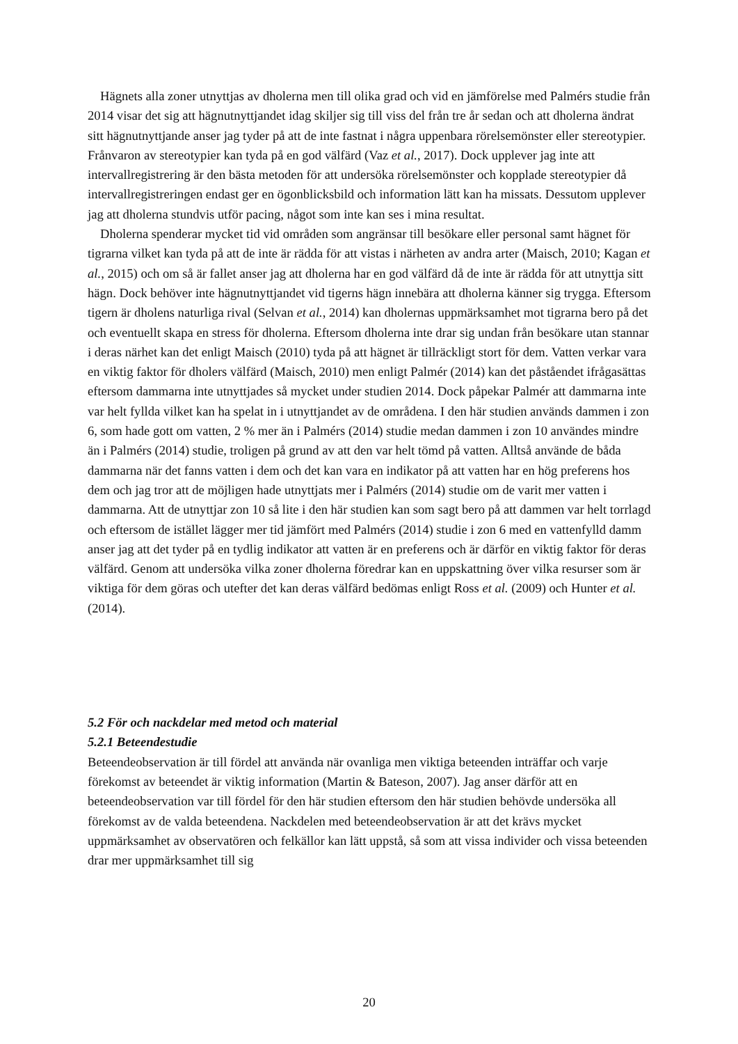Hägnets alla zoner utnyttjas av dholerna men till olika grad och vid en jämförelse med Palmérs studie från 2014 visar det sig att hägnutnyttjandet idag skiljer sig till viss del från tre år sedan och att dholerna ändrat sitt hägnutnyttjande anser jag tyder på att de inte fastnat i några uppenbara rörelsemönster eller stereotypier. Frånvaron av stereotypier kan tyda på en god välfärd (Vaz et al., 2017). Dock upplever jag inte att intervallregistrering är den bästa metoden för att undersöka rörelsemönster och kopplade stereotypier då intervallregistreringen endast ger en ögonblicksbild och information lätt kan ha missats. Dessutom upplever jag att dholerna stundvis utför pacing, något som inte kan ses i mina resultat.
Dholerna spenderar mycket tid vid områden som angränsar till besökare eller personal samt hägnet för tigrarna vilket kan tyda på att de inte är rädda för att vistas i närheten av andra arter (Maisch, 2010; Kagan et al., 2015) och om så är fallet anser jag att dholerna har en god välfärd då de inte är rädda för att utnyttja sitt hägn. Dock behöver inte hägnutnyttjandet vid tigerns hägn innebära att dholerna känner sig trygga. Eftersom tigern är dholens naturliga rival (Selvan et al., 2014) kan dholernas uppmärksamhet mot tigrarna bero på det och eventuellt skapa en stress för dholerna. Eftersom dholerna inte drar sig undan från besökare utan stannar i deras närhet kan det enligt Maisch (2010) tyda på att hägnet är tillräckligt stort för dem. Vatten verkar vara en viktig faktor för dholers välfärd (Maisch, 2010) men enligt Palmér (2014) kan det påståendet ifrågasättas eftersom dammarna inte utnyttjades så mycket under studien 2014. Dock påpekar Palmér att dammarna inte var helt fyllda vilket kan ha spelat in i utnyttjandet av de områdena. I den här studien används dammen i zon 6, som hade gott om vatten, 2 % mer än i Palmérs (2014) studie medan dammen i zon 10 användes mindre än i Palmérs (2014) studie, troligen på grund av att den var helt tömd på vatten. Alltså använde de båda dammarna när det fanns vatten i dem och det kan vara en indikator på att vatten har en hög preferens hos dem och jag tror att de möjligen hade utnyttjats mer i Palmérs (2014) studie om de varit mer vatten i dammarna. Att de utnyttjar zon 10 så lite i den här studien kan som sagt bero på att dammen var helt torrlagd och eftersom de istället lägger mer tid jämfört med Palmérs (2014) studie i zon 6 med en vattenfylld damm anser jag att det tyder på en tydlig indikator att vatten är en preferens och är därför en viktig faktor för deras välfärd. Genom att undersöka vilka zoner dholerna föredrar kan en uppskattning över vilka resurser som är viktiga för dem göras och utefter det kan deras välfärd bedömas enligt Ross et al. (2009) och Hunter et al. (2014).
5.2 För och nackdelar med metod och material
5.2.1 Beteendestudie
Beteendeobservation är till fördel att använda när ovanliga men viktiga beteenden inträffar och varje förekomst av beteendet är viktig information (Martin & Bateson, 2007). Jag anser därför att en beteendeobservation var till fördel för den här studien eftersom den här studien behövde undersöka all förekomst av de valda beteendena. Nackdelen med beteendeobservation är att det krävs mycket uppmärksamhet av observatören och felkällor kan lätt uppstå, så som att vissa individer och vissa beteenden drar mer uppmärksamhet till sig
20